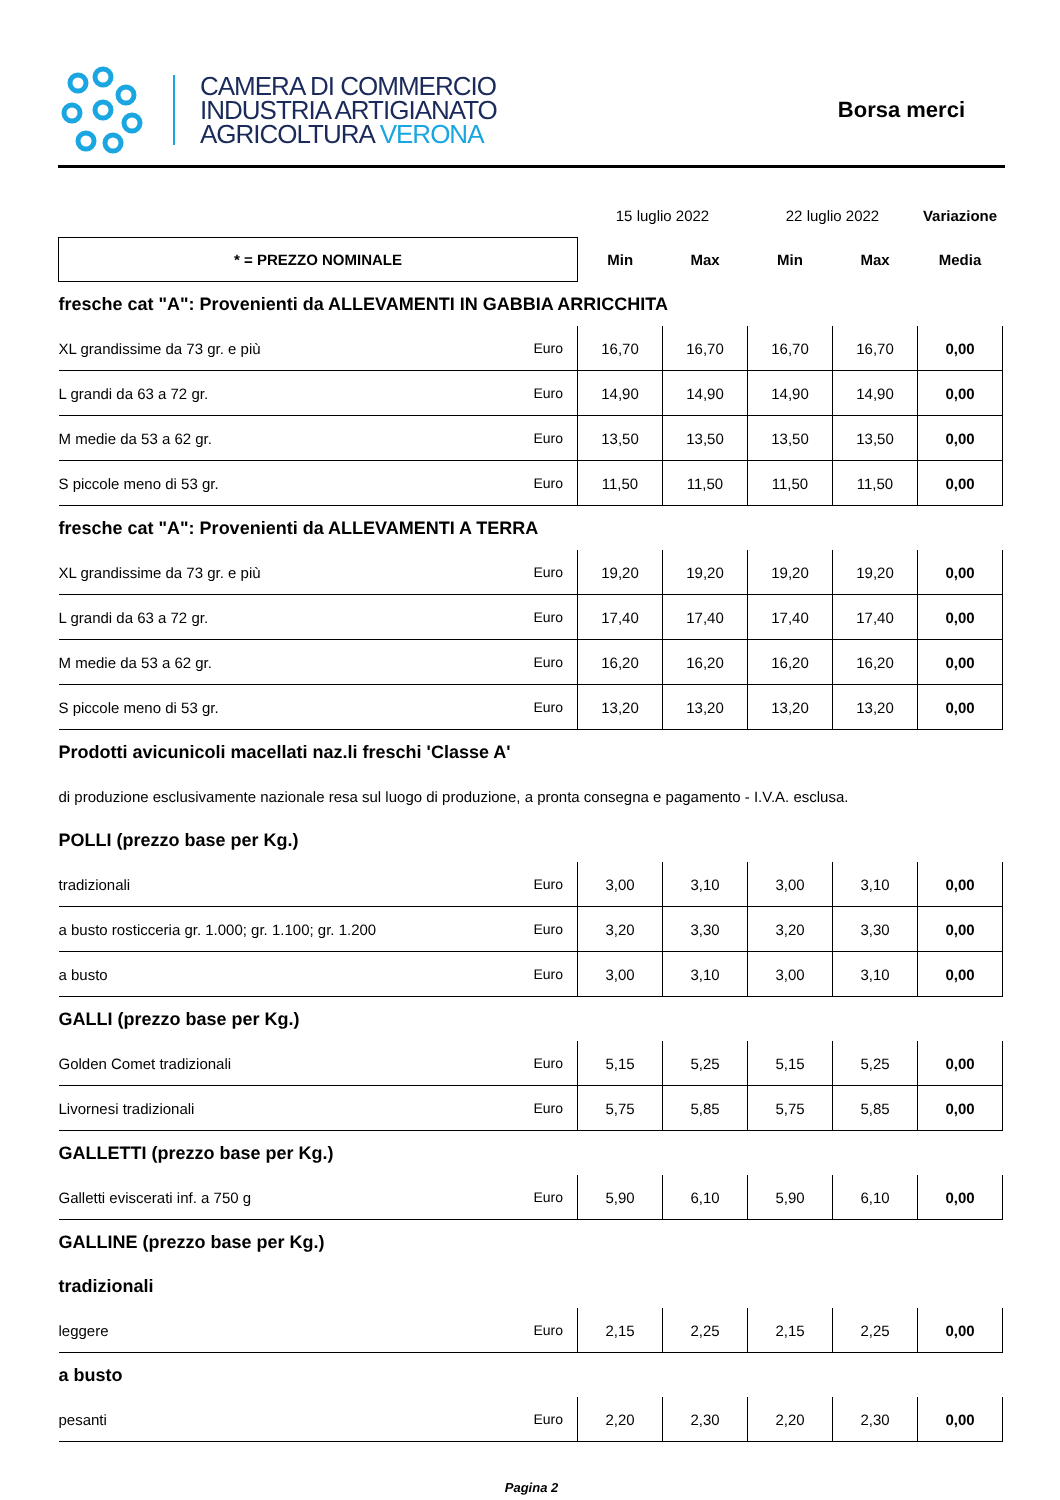CAMERA DI COMMERCIO
INDUSTRIA ARTIGIANATO
AGRICOLTURA VERONA
Borsa merci
| | | 15 luglio 2022 | | 22 luglio 2022 | | Variazione |
| * = PREZZO NOMINALE | | Min | Max | Min | Max | Media |
| fresche cat "A": Provenienti da ALLEVAMENTI IN GABBIA ARRICCHITA | | | | | | |
| XL grandissime da 73 gr. e più | Euro | 16,70 | 16,70 | 16,70 | 16,70 | 0,00 |
| L grandi da 63 a 72 gr. | Euro | 14,90 | 14,90 | 14,90 | 14,90 | 0,00 |
| M medie da 53 a 62 gr. | Euro | 13,50 | 13,50 | 13,50 | 13,50 | 0,00 |
| S piccole meno di 53 gr. | Euro | 11,50 | 11,50 | 11,50 | 11,50 | 0,00 |
| fresche cat "A": Provenienti da ALLEVAMENTI A TERRA | | | | | | |
| XL grandissime da 73 gr. e più | Euro | 19,20 | 19,20 | 19,20 | 19,20 | 0,00 |
| L grandi da 63 a 72 gr. | Euro | 17,40 | 17,40 | 17,40 | 17,40 | 0,00 |
| M medie da 53 a 62 gr. | Euro | 16,20 | 16,20 | 16,20 | 16,20 | 0,00 |
| S piccole meno di 53 gr. | Euro | 13,20 | 13,20 | 13,20 | 13,20 | 0,00 |
| Prodotti avicunicoli macellati naz.li freschi 'Classe A' | | | | | | |
| di produzione esclusivamente nazionale resa sul luogo di produzione, a pronta consegna e pagamento - I.V.A. esclusa. | | | | | | |
| POLLI (prezzo base per Kg.) | | | | | | |
| tradizionali | Euro | 3,00 | 3,10 | 3,00 | 3,10 | 0,00 |
| a busto rosticceria gr. 1.000; gr. 1.100; gr. 1.200 | Euro | 3,20 | 3,30 | 3,20 | 3,30 | 0,00 |
| a busto | Euro | 3,00 | 3,10 | 3,00 | 3,10 | 0,00 |
| GALLI (prezzo base per Kg.) | | | | | | |
| Golden Comet tradizionali | Euro | 5,15 | 5,25 | 5,15 | 5,25 | 0,00 |
| Livornesi tradizionali | Euro | 5,75 | 5,85 | 5,75 | 5,85 | 0,00 |
| GALLETTI (prezzo base per Kg.) | | | | | | |
| Galletti eviscerati inf. a 750 g | Euro | 5,90 | 6,10 | 5,90 | 6,10 | 0,00 |
| GALLINE (prezzo base per Kg.) | | | | | | |
| tradizionali | | | | | | |
| leggere | Euro | 2,15 | 2,25 | 2,15 | 2,25 | 0,00 |
| a busto | | | | | | |
| pesanti | Euro | 2,20 | 2,30 | 2,20 | 2,30 | 0,00 |
Pagina 2